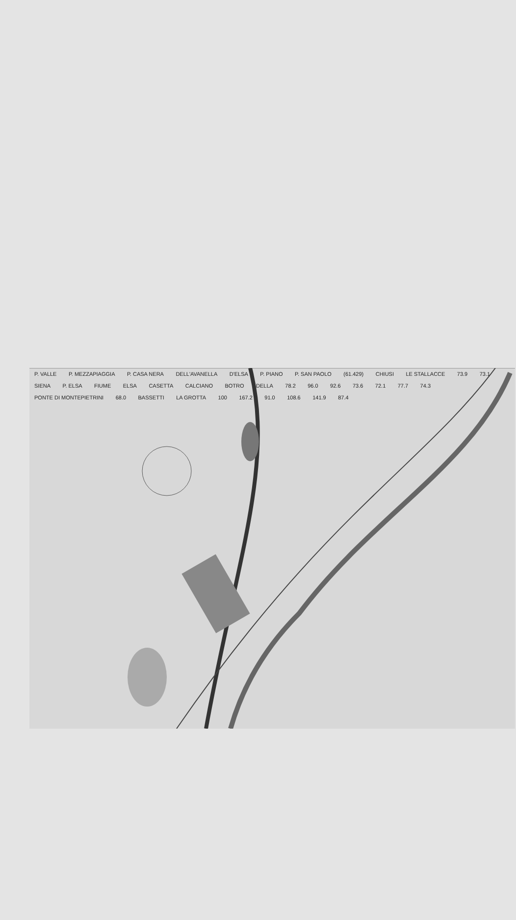P. VALLE P. MEZZAPIAGGIA P. CASA NERA DELL'AVANELLA D'ELSA P. PIANO P. SAN PAOLO (61.429) CHIUSI LE STALLACCE 73.9 73.1 SIENA P. ELSA FIUME ELSA CASETTA CALCIANO BOTRO DELLA 78.2 96.0 92.6 73.6 72.1 77.7 74.3 PONTE DI MONTEPIETRINI 68.0 BASSETTI LA GROTTA 100 167.2 91.0 108.6 141.9 87.4